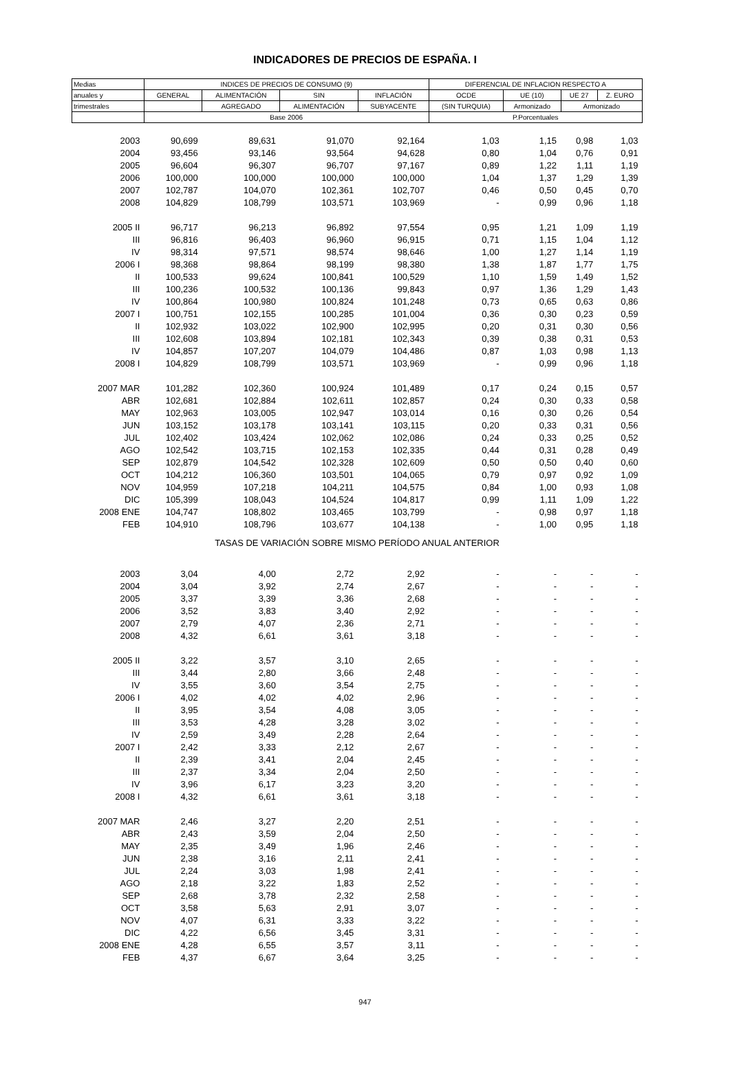INDICADORES DE PRECIOS DE ESPAÑA. I
| Medias | INDICES DE PRECIOS DE CONSUMO (9) | | | | DIFERENCIAL DE INFLACION RESPECTO A | | | |
| --- | --- | --- | --- | --- | --- | --- | --- | --- |
| anuales y | GENERAL | ALIMENTACIÓN | SIN | INFLACIÓN | OCDE | UE (10) | UE 27 | Z. EURO |
| trimestrales | | AGREGADO | ALIMENTACIÓN | SUBYACENTE | (SIN TURQUIA) | Armonizado | Armonizado | |
| | Base 2006 | | | | P.Porcentuales | | | |
| 2003 | 90,699 | 89,631 | 91,070 | 92,164 | 1,03 | 1,15 | 0,98 | 1,03 |
| 2004 | 93,456 | 93,146 | 93,564 | 94,628 | 0,80 | 1,04 | 0,76 | 0,91 |
| 2005 | 96,604 | 96,307 | 96,707 | 97,167 | 0,89 | 1,22 | 1,11 | 1,19 |
| 2006 | 100,000 | 100,000 | 100,000 | 100,000 | 1,04 | 1,37 | 1,29 | 1,39 |
| 2007 | 102,787 | 104,070 | 102,361 | 102,707 | 0,46 | 0,50 | 0,45 | 0,70 |
| 2008 | 104,829 | 108,799 | 103,571 | 103,969 | - | 0,99 | 0,96 | 1,18 |
| 2005 II | 96,717 | 96,213 | 96,892 | 97,554 | 0,95 | 1,21 | 1,09 | 1,19 |
| III | 96,816 | 96,403 | 96,960 | 96,915 | 0,71 | 1,15 | 1,04 | 1,12 |
| IV | 98,314 | 97,571 | 98,574 | 98,646 | 1,00 | 1,27 | 1,14 | 1,19 |
| 2006 I | 98,368 | 98,864 | 98,199 | 98,380 | 1,38 | 1,87 | 1,77 | 1,75 |
| II | 100,533 | 99,624 | 100,841 | 100,529 | 1,10 | 1,59 | 1,49 | 1,52 |
| III | 100,236 | 100,532 | 100,136 | 99,843 | 0,97 | 1,36 | 1,29 | 1,43 |
| IV | 100,864 | 100,980 | 100,824 | 101,248 | 0,73 | 0,65 | 0,63 | 0,86 |
| 2007 I | 100,751 | 102,155 | 100,285 | 101,004 | 0,36 | 0,30 | 0,23 | 0,59 |
| II | 102,932 | 103,022 | 102,900 | 102,995 | 0,20 | 0,31 | 0,30 | 0,56 |
| III | 102,608 | 103,894 | 102,181 | 102,343 | 0,39 | 0,38 | 0,31 | 0,53 |
| IV | 104,857 | 107,207 | 104,079 | 104,486 | 0,87 | 1,03 | 0,98 | 1,13 |
| 2008 I | 104,829 | 108,799 | 103,571 | 103,969 | - | 0,99 | 0,96 | 1,18 |
| 2007 MAR | 101,282 | 102,360 | 100,924 | 101,489 | 0,17 | 0,24 | 0,15 | 0,57 |
| ABR | 102,681 | 102,884 | 102,611 | 102,857 | 0,24 | 0,30 | 0,33 | 0,58 |
| MAY | 102,963 | 103,005 | 102,947 | 103,014 | 0,16 | 0,30 | 0,26 | 0,54 |
| JUN | 103,152 | 103,178 | 103,141 | 103,115 | 0,20 | 0,33 | 0,31 | 0,56 |
| JUL | 102,402 | 103,424 | 102,062 | 102,086 | 0,24 | 0,33 | 0,25 | 0,52 |
| AGO | 102,542 | 103,715 | 102,153 | 102,335 | 0,44 | 0,31 | 0,28 | 0,49 |
| SEP | 102,879 | 104,542 | 102,328 | 102,609 | 0,50 | 0,50 | 0,40 | 0,60 |
| OCT | 104,212 | 106,360 | 103,501 | 104,065 | 0,79 | 0,97 | 0,92 | 1,09 |
| NOV | 104,959 | 107,218 | 104,211 | 104,575 | 0,84 | 1,00 | 0,93 | 1,08 |
| DIC | 105,399 | 108,043 | 104,524 | 104,817 | 0,99 | 1,11 | 1,09 | 1,22 |
| 2008 ENE | 104,747 | 108,802 | 103,465 | 103,799 | - | 0,98 | 0,97 | 1,18 |
| FEB | 104,910 | 108,796 | 103,677 | 104,138 | - | 1,00 | 0,95 | 1,18 |
| TASAS DE VARIACIÓN SOBRE MISMO PERÍODO ANUAL ANTERIOR | | | | | | | | |
| 2003 | 3,04 | 4,00 | 2,72 | 2,92 | - | - | - | - |
| 2004 | 3,04 | 3,92 | 2,74 | 2,67 | - | - | - | - |
| 2005 | 3,37 | 3,39 | 3,36 | 2,68 | - | - | - | - |
| 2006 | 3,52 | 3,83 | 3,40 | 2,92 | - | - | - | - |
| 2007 | 2,79 | 4,07 | 2,36 | 2,71 | - | - | - | - |
| 2008 | 4,32 | 6,61 | 3,61 | 3,18 | - | - | - | - |
| 2005 II | 3,22 | 3,57 | 3,10 | 2,65 | - | - | - | - |
| III | 3,44 | 2,80 | 3,66 | 2,48 | - | - | - | - |
| IV | 3,55 | 3,60 | 3,54 | 2,75 | - | - | - | - |
| 2006 I | 4,02 | 4,02 | 4,02 | 2,96 | - | - | - | - |
| II | 3,95 | 3,54 | 4,08 | 3,05 | - | - | - | - |
| III | 3,53 | 4,28 | 3,28 | 3,02 | - | - | - | - |
| IV | 2,59 | 3,49 | 2,28 | 2,64 | - | - | - | - |
| 2007 I | 2,42 | 3,33 | 2,12 | 2,67 | - | - | - | - |
| II | 2,39 | 3,41 | 2,04 | 2,45 | - | - | - | - |
| III | 2,37 | 3,34 | 2,04 | 2,50 | - | - | - | - |
| IV | 3,96 | 6,17 | 3,23 | 3,20 | - | - | - | - |
| 2008 I | 4,32 | 6,61 | 3,61 | 3,18 | - | - | - | - |
| 2007 MAR | 2,46 | 3,27 | 2,20 | 2,51 | - | - | - | - |
| ABR | 2,43 | 3,59 | 2,04 | 2,50 | - | - | - | - |
| MAY | 2,35 | 3,49 | 1,96 | 2,46 | - | - | - | - |
| JUN | 2,38 | 3,16 | 2,11 | 2,41 | - | - | - | - |
| JUL | 2,24 | 3,03 | 1,98 | 2,41 | - | - | - | - |
| AGO | 2,18 | 3,22 | 1,83 | 2,52 | - | - | - | - |
| SEP | 2,68 | 3,78 | 2,32 | 2,58 | - | - | - | - |
| OCT | 3,58 | 5,63 | 2,91 | 3,07 | - | - | - | - |
| NOV | 4,07 | 6,31 | 3,33 | 3,22 | - | - | - | - |
| DIC | 4,22 | 6,56 | 3,45 | 3,31 | - | - | - | - |
| 2008 ENE | 4,28 | 6,55 | 3,57 | 3,11 | - | - | - | - |
| FEB | 4,37 | 6,67 | 3,64 | 3,25 | - | - | - | - |
947